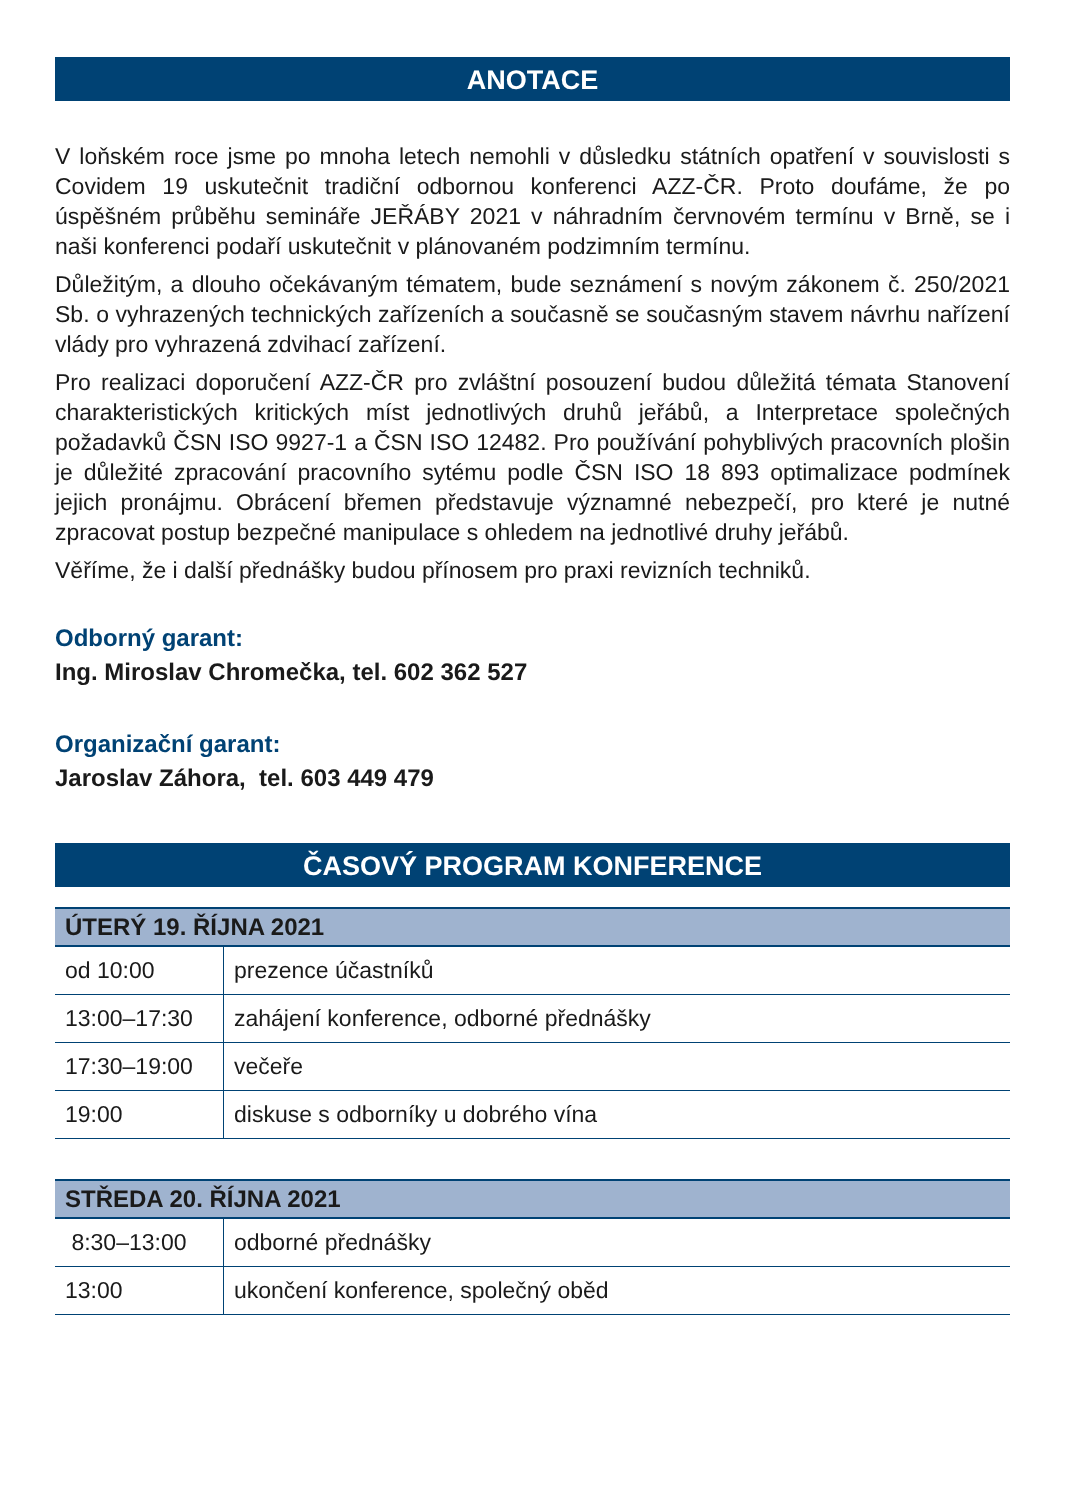ANOTACE
V loňském roce jsme po mnoha letech nemohli v důsledku státních opatření v souvislosti s Covidem 19 uskutečnit tradiční odbornou konferenci AZZ-ČR. Proto doufáme, že po úspěšném průběhu semináře JEŘÁBY 2021 v náhradním červnovém termínu v Brně, se i naši konferenci podaří uskutečnit v plánovaném podzimním termínu.
Důležitým, a dlouho očekávaným tématem, bude seznámení s novým zákonem č. 250/2021 Sb. o vyhrazených technických zařízeních a současně se současným stavem návrhu nařízení vlády pro vyhrazená zdvihací zařízení.
Pro realizaci doporučení AZZ-ČR pro zvláštní posouzení budou důležitá témata Stanovení charakteristických kritických míst jednotlivých druhů jeřábů, a Interpretace společných požadavků ČSN ISO 9927-1 a ČSN ISO 12482. Pro používání pohyblivých pracovních plošin je důležité zpracování pracovního sytému podle ČSN ISO 18 893 optimalizace podmínek jejich pronájmu. Obrácení břemen představuje významné nebezpečí, pro které je nutné zpracovat postup bezpečné manipulace s ohledem na jednotlivé druhy jeřábů.
Věříme, že i další přednášky budou přínosem pro praxi revizních techniků.
Odborný garant:
Ing. Miroslav Chromečka, tel. 602 362 527
Organizační garant:
Jaroslav Záhora, tel. 603 449 479
ČASOVÝ PROGRAM KONFERENCE
| ÚTERÝ 19. ŘÍJNA 2021 | |
| --- | --- |
| od 10:00 | prezence účastníků |
| 13:00–17:30 | zahájení konference, odborné přednášky |
| 17:30–19:00 | večeře |
| 19:00 | diskuse s odborníky u dobrého vína |
| STŘEDA 20. ŘÍJNA 2021 | |
| --- | --- |
| 8:30–13:00 | odborné přednášky |
| 13:00 | ukončení konference, společný oběd |